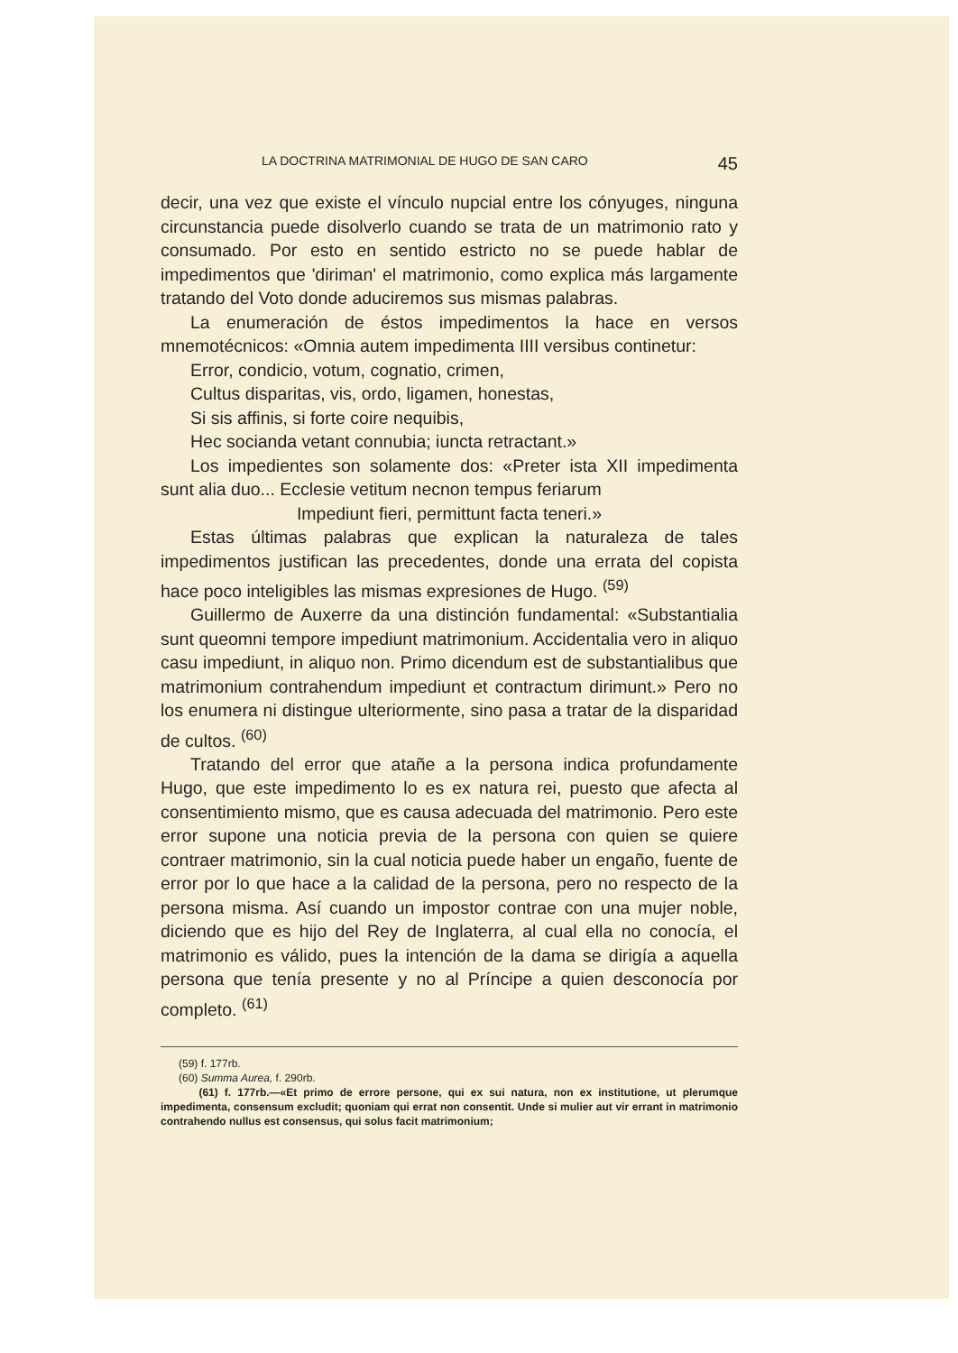LA DOCTRINA MATRIMONIAL DE HUGO DE SAN CARO 45
decir, una vez que existe el vínculo nupcial entre los cónyuges, ninguna circunstancia puede disolverlo cuando se trata de un matrimonio rato y consumado. Por esto en sentido estricto no se puede hablar de impedimentos que 'diriman' el matrimonio, como explica más largamente tratando del Voto donde aduciremos sus mismas palabras.
La enumeración de éstos impedimentos la hace en versos mnemotécnicos: «Omnia autem impedimenta IIII versibus continetur:
Error, condicio, votum, cognatio, crimen,
Cultus disparitas, vis, ordo, ligamen, honestas,
Si sis affinis, si forte coire nequibis,
Hec socianda vetant connubia; iuncta retractant.»
Los impedientes son solamente dos: «Preter ista XII impedimenta sunt alia duo... Ecclesie vetitum necnon tempus feriarum
Impediunt fieri, permittunt facta teneri.»
Estas últimas palabras que explican la naturaleza de tales impedimentos justifican las precedentes, donde una errata del copista hace poco inteligibles las mismas expresiones de Hugo. <sup>(59)</sup>
Guillermo de Auxerre da una distinción fundamental: «Substantialia sunt queomni tempore impediunt matrimonium. Accidentalia vero in aliquo casu impediunt, in aliquo non. Primo dicendum est de substantialibus que matrimonium contrahendum impediunt et contractum dirimunt.» Pero no los enumera ni distingue ulteriormente, sino pasa a tratar de la disparidad de cultos. <sup>(60)</sup>
Tratando del error que atañe a la persona indica profundamente Hugo, que este impedimento lo es ex natura rei, puesto que afecta al consentimiento mismo, que es causa adecuada del matrimonio. Pero este error supone una noticia previa de la persona con quien se quiere contraer matrimonio, sin la cual noticia puede haber un engaño, fuente de error por lo que hace a la calidad de la persona, pero no respecto de la persona misma. Así cuando un impostor contrae con una mujer noble, diciendo que es hijo del Rey de Inglaterra, al cual ella no conocía, el matrimonio es válido, pues la intención de la dama se dirigía a aquella persona que tenía presente y no al Príncipe a quien desconocía por completo. <sup>(61)</sup>
(59) f. 177rb.
(60) Summa Aurea, f. 290rb.
(61) f. 177rb.—«Et primo de errore persone, qui ex sui natura, non ex institutione, ut plerumque impedimenta, consensum excludit; quoniam qui errat non consentit. Unde si mulier aut vir errant in matrimonio contrahendo nullus est consensus, qui solus facit matrimonium;